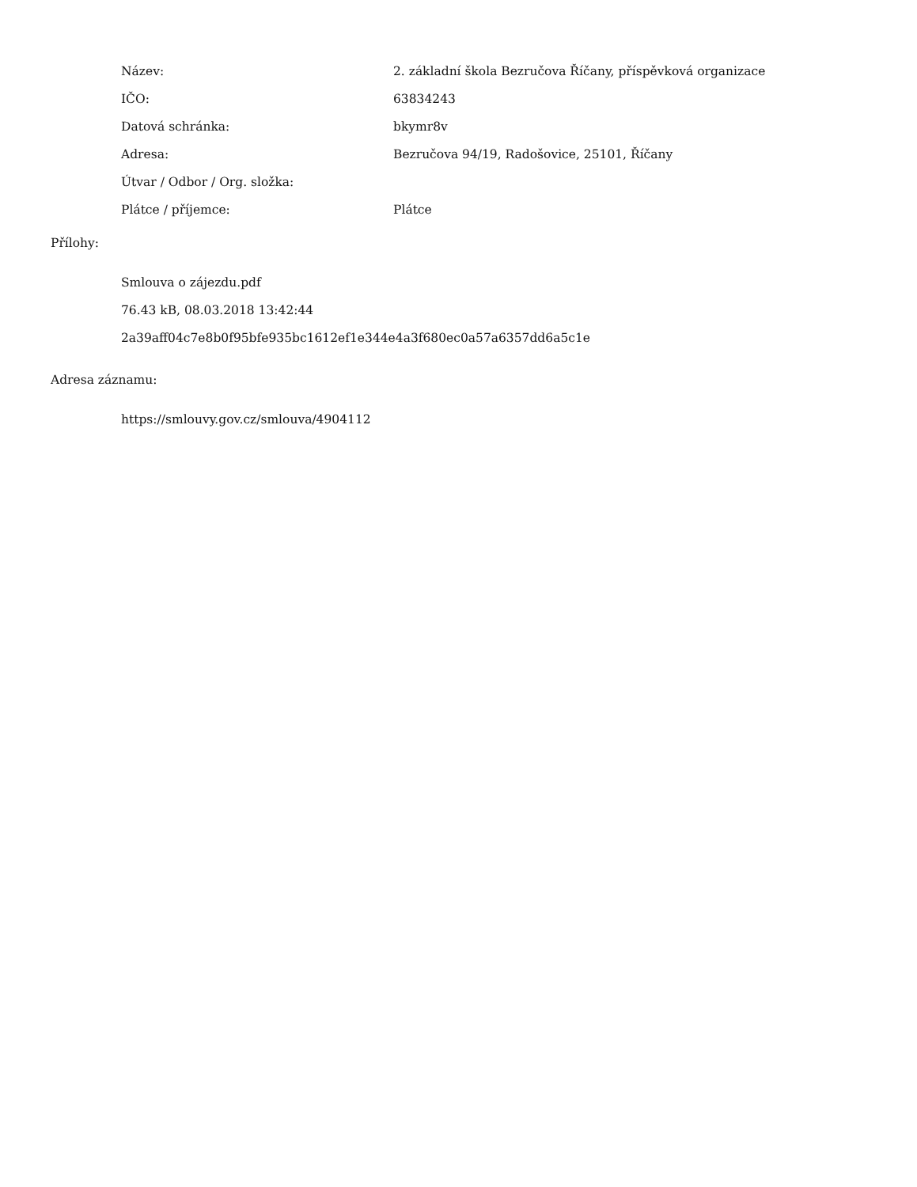| Název: | 2. základní škola Bezručova Říčany, příspěvková organizace |
| IČO: | 63834243 |
| Datová schránka: | bkymr8v |
| Adresa: | Bezručova 94/19, Radošovice, 25101, Říčany |
| Útvar / Odbor / Org. složka: | |
| Plátce / příjemce: | Plátce |
Přílohy:
Smlouva o zájezdu.pdf
76.43 kB, 08.03.2018 13:42:44
2a39aff04c7e8b0f95bfe935bc1612ef1e344e4a3f680ec0a57a6357dd6a5c1e
Adresa záznamu:
https://smlouvy.gov.cz/smlouva/4904112